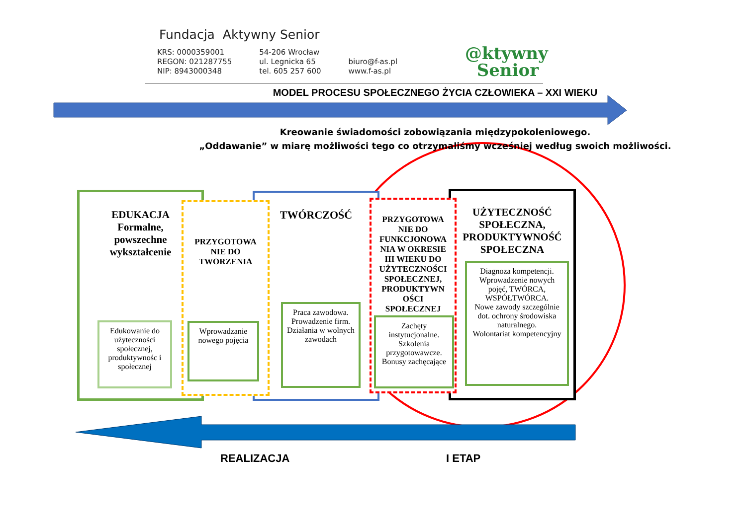Fundacja Aktywny Senior
KRS: 0000359001
REGON: 021287755
NIP: 8943000348
54-206 Wrocław
ul. Legnicka 65
tel. 605 257 600
biuro@f-as.pl
www.f-as.pl
@ktywny
Senior
MODEL PROCESU SPOŁECZNEGO ŻYCIA CZŁOWIEKA – XXI WIEKU
Kreowanie świadomości zobowiązania międzypokoleniowego.
„Oddawanie” w miarę możliwości tego co otrzymaliśmy wcześniej według swoich możliwości.
EDUKACJA
Formalne,
powszechne
wykształcenie
TWÓRCZOŚĆ
PRZYGOTOWA
NIE DO
TWORZENIA
UŻYTECZNOŚĆ
SPOŁECZNA,
PRODUKTYWNOŚĆ
SPOŁECZNA
PRZYGOTOWA
NIE DO
FUNKCJONOWA
NIA W OKRESIE
III WIEKU DO
UŻYTECZNOŚCI
SPOŁECZNEJ,
PRODUKTYWN
OŚCI
SPOŁECZNEJ
Edukowanie do użyteczności społecznej, produktywnośc i społecznej
Wprowadzanie nowego pojęcia
Praca zawodowa. Prowadzenie firm.
Działania w wolnych zawodach
Zachęty instytucjonalne. Szkolenia przygotowawcze. Bonusy zachęcające
Diagnoza kompetencji. Wprowadzenie nowych pojęć, TWÓRCA, WSPÓŁTWÓRCA.
Nowe zawody szczególnie dot. ochrony środowiska naturalnego.
Wolontariat kompetencyjny
REALIZACJA I ETAP